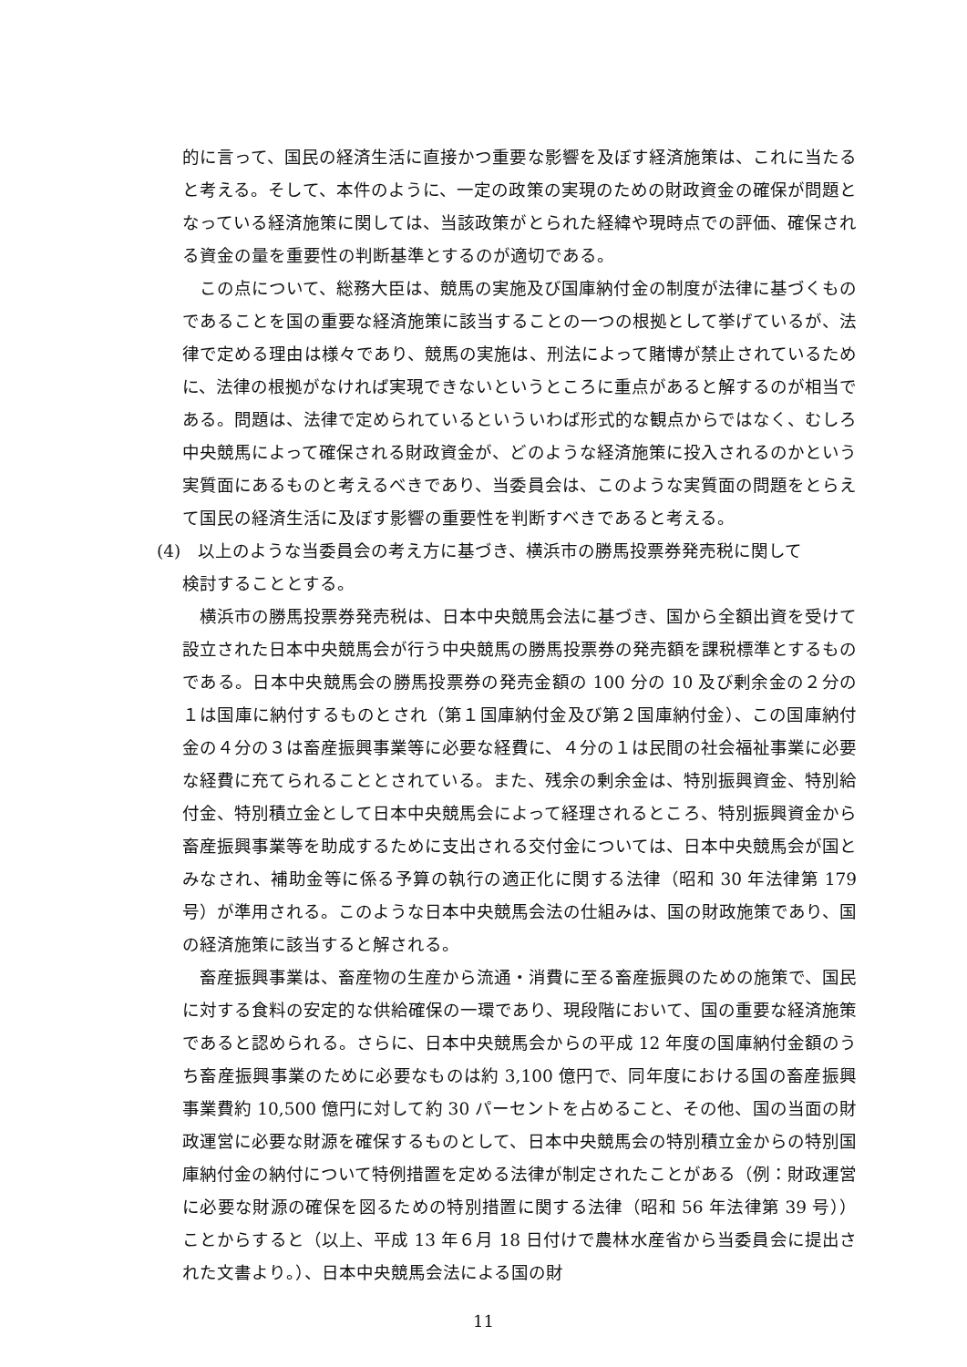的に言って、国民の経済生活に直接かつ重要な影響を及ぼす経済施策は、これに当たると考える。そして、本件のように、一定の政策の実現のための財政資金の確保が問題となっている経済施策に関しては、当該政策がとられた経緯や現時点での評価、確保される資金の量を重要性の判断基準とするのが適切である。
この点について、総務大臣は、競馬の実施及び国庫納付金の制度が法律に基づくものであることを国の重要な経済施策に該当することの一つの根拠として挙げているが、法律で定める理由は様々であり、競馬の実施は、刑法によって賭博が禁止されているために、法律の根拠がなければ実現できないというところに重点があると解するのが相当である。問題は、法律で定められているといういわば形式的な観点からではなく、むしろ中央競馬によって確保される財政資金が、どのような経済施策に投入されるのかという実質面にあるものと考えるべきであり、当委員会は、このような実質面の問題をとらえて国民の経済生活に及ぼす影響の重要性を判断すべきであると考える。
(4)　以上のような当委員会の考え方に基づき、横浜市の勝馬投票券発売税に関して
検討することとする。
横浜市の勝馬投票券発売税は、日本中央競馬会法に基づき、国から全額出資を受けて設立された日本中央競馬会が行う中央競馬の勝馬投票券の発売額を課税標準とするものである。日本中央競馬会の勝馬投票券の発売金額の 100 分の 10 及び剰余金の２分の１は国庫に納付するものとされ（第１国庫納付金及び第２国庫納付金）、この国庫納付金の４分の３は畜産振興事業等に必要な経費に、４分の１は民間の社会福祉事業に必要な経費に充てられることとされている。また、残余の剰余金は、特別振興資金、特別給付金、特別積立金として日本中央競馬会によって経理されるところ、特別振興資金から畜産振興事業等を助成するために支出される交付金については、日本中央競馬会が国とみなされ、補助金等に係る予算の執行の適正化に関する法律（昭和 30 年法律第 179 号）が準用される。このような日本中央競馬会法の仕組みは、国の財政施策であり、国の経済施策に該当すると解される。
畜産振興事業は、畜産物の生産から流通・消費に至る畜産振興のための施策で、国民に対する食料の安定的な供給確保の一環であり、現段階において、国の重要な経済施策であると認められる。さらに、日本中央競馬会からの平成 12 年度の国庫納付金額のうち畜産振興事業のために必要なものは約 3,100 億円で、同年度における国の畜産振興事業費約 10,500 億円に対して約 30 パーセントを占めること、その他、国の当面の財政運営に必要な財源を確保するものとして、日本中央競馬会の特別積立金からの特別国庫納付金の納付について特例措置を定める法律が制定されたことがある（例：財政運営に必要な財源の確保を図るための特別措置に関する法律（昭和 56 年法律第 39 号））ことからすると（以上、平成 13 年６月 18 日付けで農林水産省から当委員会に提出された文書より。）、日本中央競馬会法による国の財
11